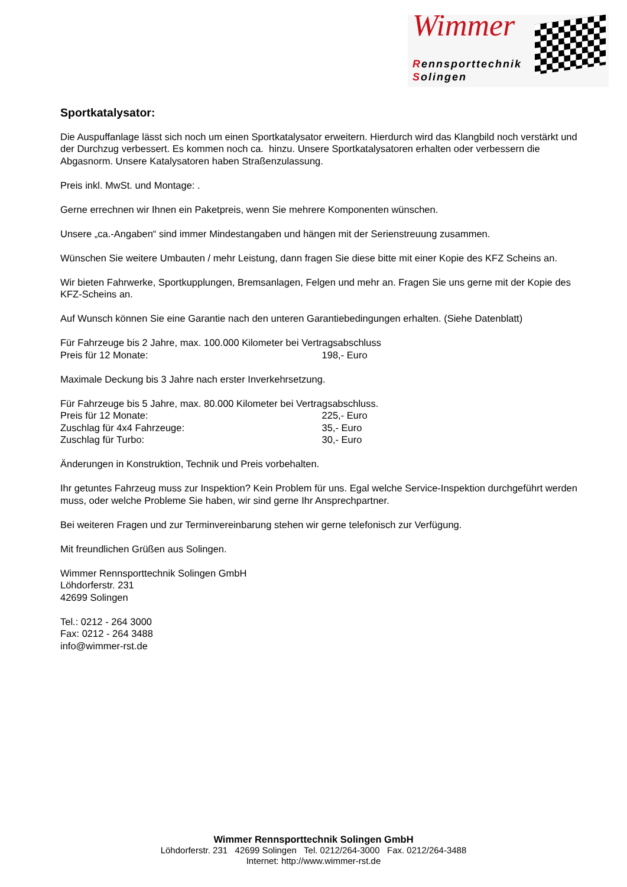Wimmer
Rennsporttechnik
Solingen
Sportkatalysator:
Die Auspuffanlage lässt sich noch um einen Sportkatalysator erweitern. Hierdurch wird das Klangbild noch verstärkt und der Durchzug verbessert. Es kommen noch ca. hinzu. Unsere Sportkatalysatoren erhalten oder verbessern die Abgasnorm. Unsere Katalysatoren haben Straßenzulassung.
Preis inkl. MwSt. und Montage: .
Gerne errechnen wir Ihnen ein Paketpreis, wenn Sie mehrere Komponenten wünschen.
Unsere „ca.-Angaben“ sind immer Mindestangaben und hängen mit der Serienstreuung zusammen.
Wünschen Sie weitere Umbauten / mehr Leistung, dann fragen Sie diese bitte mit einer Kopie des KFZ Scheins an.
Wir bieten Fahrwerke, Sportkupplungen, Bremsanlagen, Felgen und mehr an. Fragen Sie uns gerne mit der Kopie des KFZ-Scheins an.
Auf Wunsch können Sie eine Garantie nach den unteren Garantiebedingungen erhalten. (Siehe Datenblatt)
Für Fahrzeuge bis 2 Jahre, max. 100.000 Kilometer bei Vertragsabschluss
Preis für 12 Monate: 198,- Euro
Maximale Deckung bis 3 Jahre nach erster Inverkehrsetzung.
Für Fahrzeuge bis 5 Jahre, max. 80.000 Kilometer bei Vertragsabschluss.
Preis für 12 Monate: 225,- Euro
Zuschlag für 4x4 Fahrzeuge: 35,- Euro
Zuschlag für Turbo: 30,- Euro
Änderungen in Konstruktion, Technik und Preis vorbehalten.
Ihr getuntes Fahrzeug muss zur Inspektion? Kein Problem für uns. Egal welche Service-Inspektion durchgeführt werden muss, oder welche Probleme Sie haben, wir sind gerne Ihr Ansprechpartner.
Bei weiteren Fragen und zur Terminvereinbarung stehen wir gerne telefonisch zur Verfügung.
Mit freundlichen Grüßen aus Solingen.
Wimmer Rennsporttechnik Solingen GmbH
Löhdorferstr. 231
42699 Solingen
Tel.: 0212 - 264 3000
Fax: 0212 - 264 3488
info@wimmer-rst.de
Wimmer Rennsporttechnik Solingen GmbH
Löhdorferstr. 231 42699 Solingen Tel. 0212/264-3000 Fax. 0212/264-3488
Internet: http://www.wimmer-rst.de